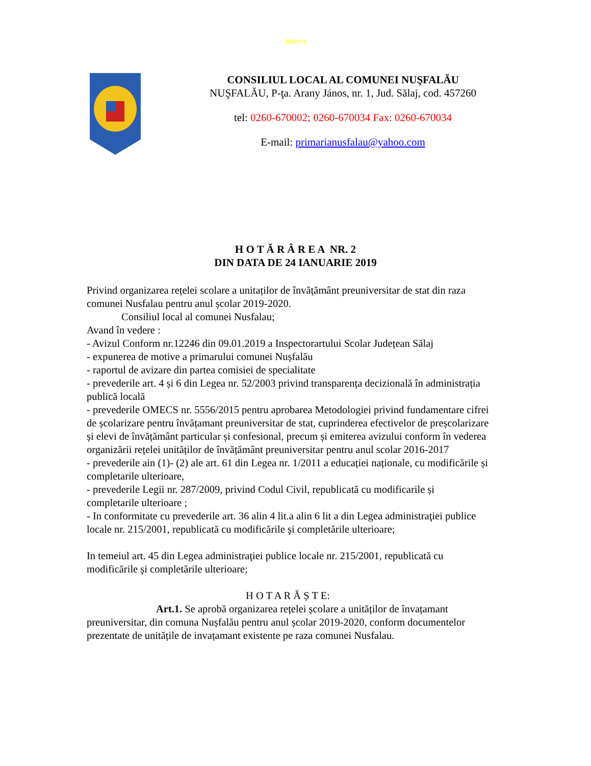Intern
CONSILIUL LOCAL AL COMUNEI NUŞFALĂU
NUŞFALĂU, P-ţa. Arany János, nr. 1, Jud. Sălaj, cod. 457260
tel: 0260-670002; 0260-670034 Fax: 0260-670034
E-mail: primarianusfalau@yahoo.com
H O T Ă R Â R E A NR. 2
DIN DATA DE 24 IANUARIE 2019
Privind organizarea rețelei scolare a unitaților de învățământ preuniversitar de stat din raza comunei Nusfalau pentru anul școlar 2019-2020.
Consiliul local al comunei Nusfalau;
Avand în vedere :
- Avizul Conform nr.12246 din 09.01.2019 a Inspectorartului Scolar Județean Sălaj
- expunerea de motive a primarului comunei Nușfalău
- raportul de avizare din partea comisiei de specialitate
- prevederile art. 4 și 6 din Legea nr. 52/2003 privind transparența decizională în administrația publică locală
- prevederile OMECS nr. 5556/2015 pentru aprobarea Metodologiei privind fundamentare cifrei de școlarizare pentru învățamant preuniversitar de stat, cuprinderea efectivelor de preșcolarizare și elevi de învățământ particular și confesional, precum și emiterea avizului conform în vederea organizării rețelei unităților de învățământ preuniversitar pentru anul scolar 2016-2017
- prevederile ain (1)- (2) ale art. 61 din Legea nr. 1/2011 a educației naționale, cu modificările și completarile ulterioare,
- prevederile Legii nr. 287/2009, privind Codul Civil, republicată cu modificarile și completarile ulterioare ;
- In conformitate cu prevederile art. 36 alin 4 lit.a alin 6 lit a din Legea administraţiei publice locale nr. 215/2001, republicată cu modificările şi completările ulterioare;
In temeiul art. 45 din Legea administraţiei publice locale nr. 215/2001, republicată cu modificările şi completările ulterioare;
H O T A R Ă Ș T E:
Art.1. Se aprobă organizarea rețelei școlare a unităților de învațamant preuniversitar, din comuna Nușfalău pentru anul școlar 2019-2020, conform documentelor prezentate de unitățile de invațamant existente pe raza comunei Nusfalau.